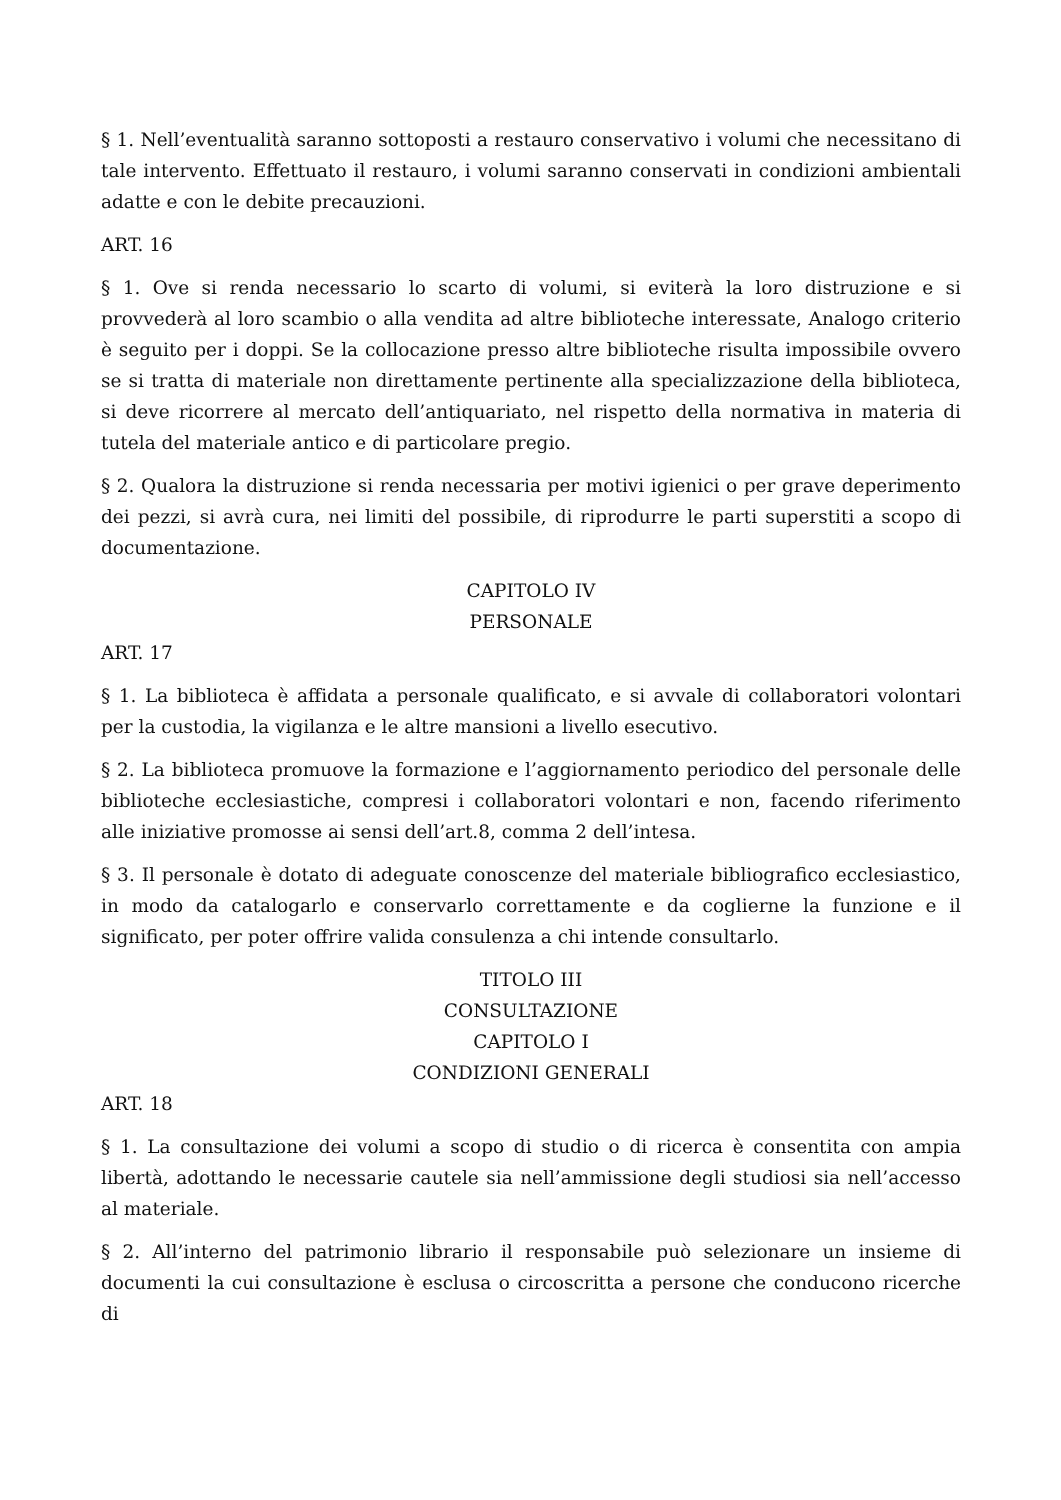§ 1. Nell’eventualità saranno sottoposti a restauro conservativo i volumi che necessitano di tale intervento. Effettuato il restauro, i volumi saranno conservati in condizioni ambientali adatte e con le debite precauzioni.
ART. 16
§ 1. Ove si renda necessario lo scarto di volumi, si eviterà la loro distruzione e si provvederà al loro scambio o alla vendita ad altre biblioteche interessate, Analogo criterio è seguito per i doppi. Se la collocazione presso altre biblioteche risulta impossibile ovvero se si tratta di materiale non direttamente pertinente alla specializzazione della biblioteca, si deve ricorrere al mercato dell’antiquariato, nel rispetto della normativa in materia di tutela del materiale antico e di particolare pregio.
§ 2. Qualora la distruzione si renda necessaria per motivi igienici o per grave deperimento dei pezzi, si avrà cura, nei limiti del possibile, di riprodurre le parti superstiti a scopo di documentazione.
CAPITOLO IV
PERSONALE
ART. 17
§ 1. La biblioteca è affidata a personale qualificato, e si avvale di collaboratori volontari per la custodia, la vigilanza e le altre mansioni a livello esecutivo.
§ 2. La biblioteca promuove la formazione e l’aggiornamento periodico del personale delle biblioteche ecclesiastiche, compresi i collaboratori volontari e non, facendo riferimento alle iniziative promosse ai sensi dell’art.8, comma 2 dell’intesa.
§ 3. Il personale è dotato di adeguate conoscenze del materiale bibliografico ecclesiastico, in modo da catalogarlo e conservarlo correttamente e da coglierne la funzione e il significato, per poter offrire valida consulenza a chi intende consultarlo.
TITOLO III
CONSULTAZIONE
CAPITOLO I
CONDIZIONI GENERALI
ART. 18
§ 1. La consultazione dei volumi a scopo di studio o di ricerca è consentita con ampia libertà, adottando le necessarie cautele sia nell’ammissione degli studiosi sia nell’accesso al materiale.
§ 2. All’interno del patrimonio librario il responsabile può selezionare un insieme di documenti la cui consultazione è esclusa o circoscritta a persone che conducono ricerche di